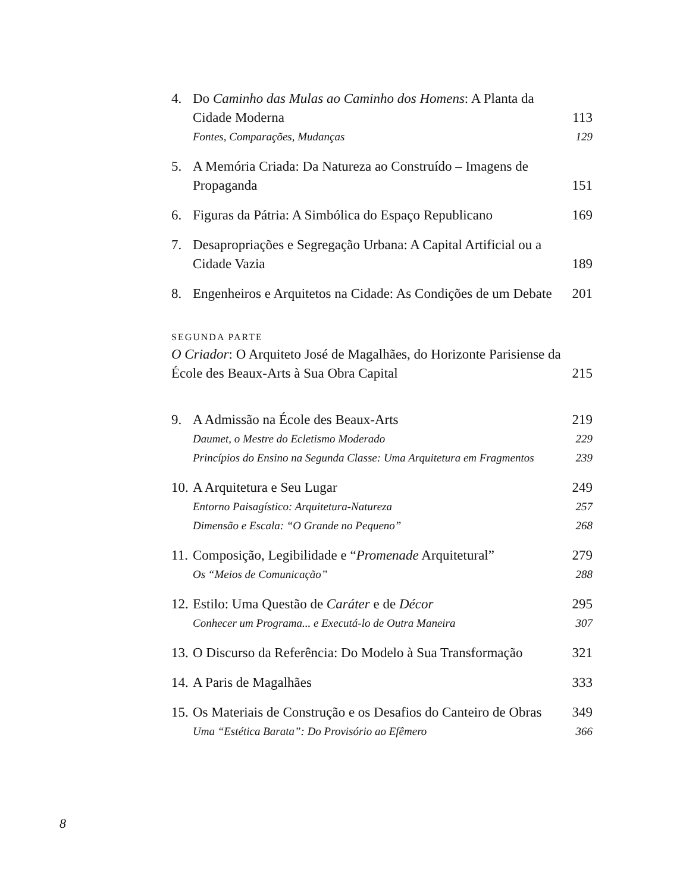4. Do Caminho das Mulas ao Caminho dos Homens: A Planta da Cidade Moderna 113
Fontes, Comparações, Mudanças 129
5. A Memória Criada: Da Natureza ao Construído – Imagens de Propaganda 151
6. Figuras da Pátria: A Simbólica do Espaço Republicano 169
7. Desapropriações e Segregação Urbana: A Capital Artificial ou a Cidade Vazia 189
8. Engenheiros e Arquitetos na Cidade: As Condições de um Debate 201
SEGUNDA PARTE
O Criador: O Arquiteto José de Magalhães, do Horizonte Parisiense da École des Beaux-Arts à Sua Obra Capital 215
9. A Admissão na École des Beaux-Arts 219
Daumet, o Mestre do Ecletismo Moderado 229
Princípios do Ensino na Segunda Classe: Uma Arquitetura em Fragmentos 239
10. A Arquitetura e Seu Lugar 249
Entorno Paisagístico: Arquitetura-Natureza 257
Dimensão e Escala: “O Grande no Pequeno” 268
11. Composição, Legibilidade e “Promenade Arquitetural” 279
Os “Meios de Comunicação” 288
12. Estilo: Uma Questão de Caráter e de Décor 295
Conhecer um Programa... e Executá-lo de Outra Maneira 307
13. O Discurso da Referência: Do Modelo à Sua Transformação 321
14. A Paris de Magalhães 333
15. Os Materiais de Construção e os Desafios do Canteiro de Obras 349
Uma “Estética Barata”: Do Provisório ao Efêmero 366
8